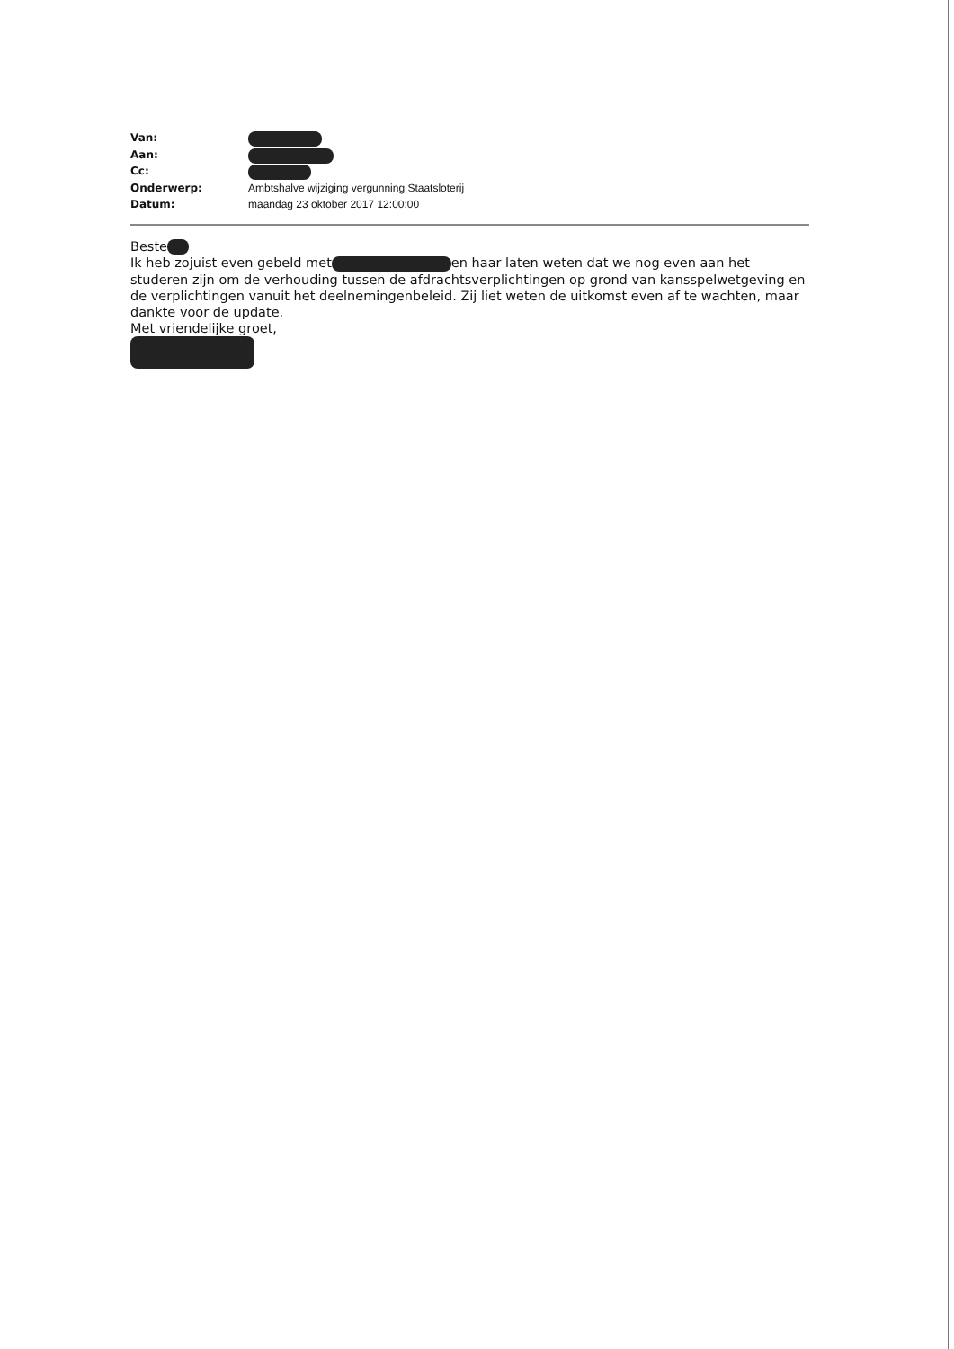Van:
Aan:
Cc:
Onderwerp: Ambtshalve wijziging vergunning Staatsloterij
Datum: maandag 23 oktober 2017 12:00:00
Beste
Ik heb zojuist even gebeld met en haar laten weten dat we nog even aan het studeren zijn om de verhouding tussen de afdrachtsverplichtingen op grond van kansspelwetgeving en de verplichtingen vanuit het deelnemingenbeleid. Zij liet weten de uitkomst even af te wachten, maar dankte voor de update.
Met vriendelijke groet,